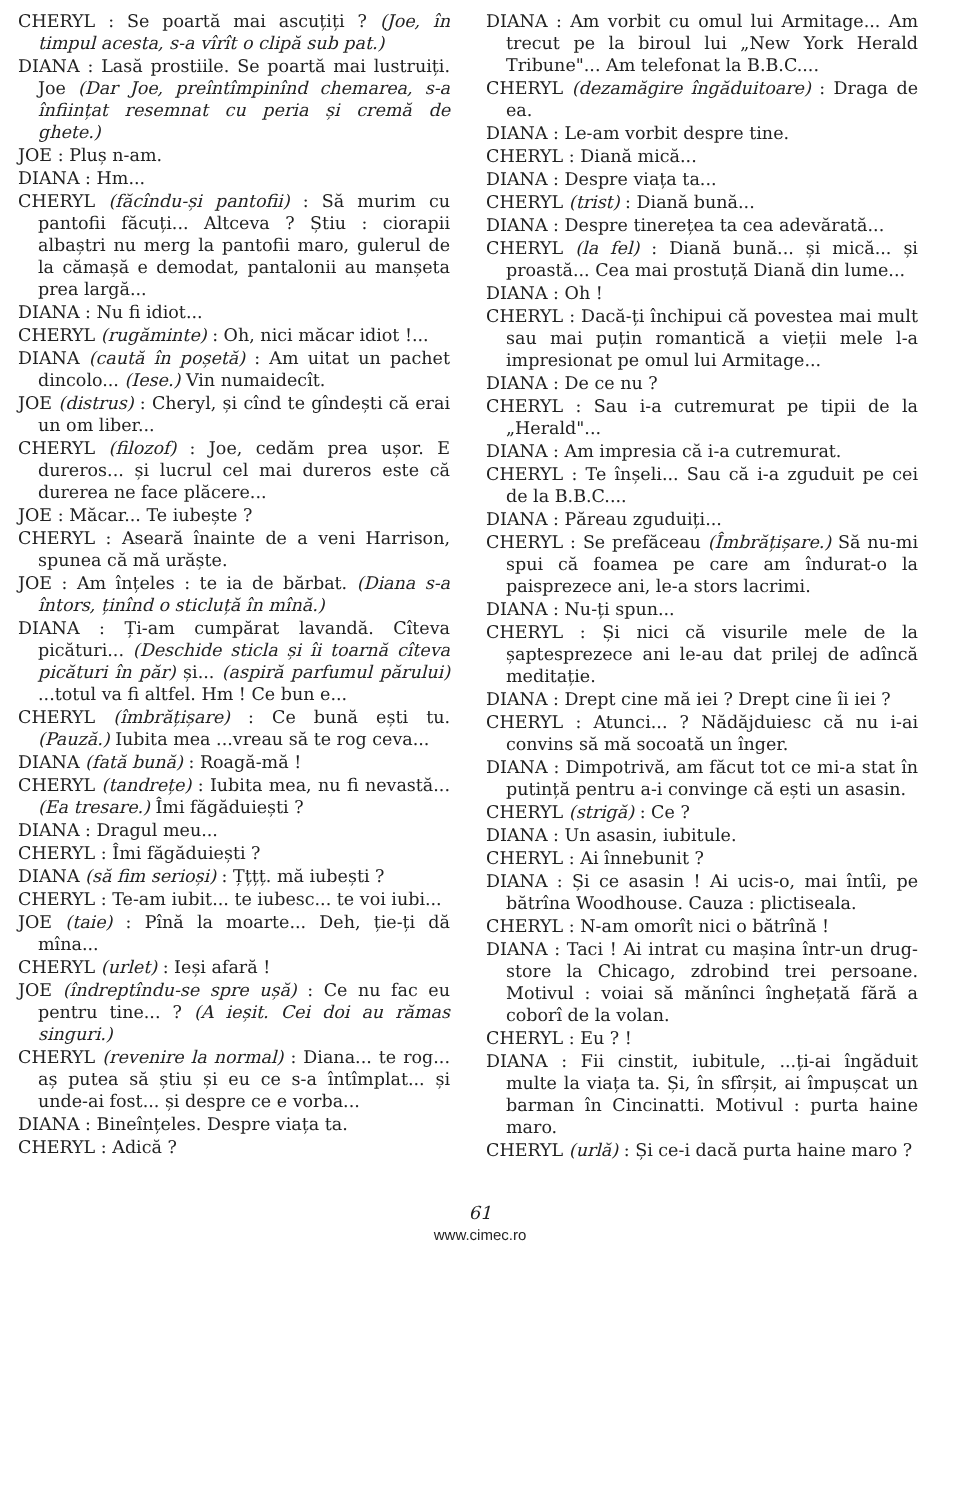CHERYL : Se poartă mai ascuțiți ? (Joe, în timpul acesta, s-a vîrît o clipă sub pat.)
DIANA : Lasă prostiile. Se poartă mai lustruiți. Joe (Dar Joe, preîntîmpinînd chemarea, s-a înființat resemnat cu peria și cremă de ghete.)
JOE : Pluș n-am.
DIANA : Hm...
CHERYL (făcîndu-și pantofii) : Să murim cu pantofii făcuți... Altceva ? Știu : ciorapii albaștri nu merg la pantofii maro, gulerul de la cămașă e demodat, pantalonii au manșeta prea largă...
DIANA : Nu fi idiot...
CHERYL (rugăminte) : Oh, nici măcar idiot !...
DIANA (caută în poșetă) : Am uitat un pachet dincolo... (Iese.) Vin numaidecît.
JOE (distrus) : Cheryl, și cînd te gîndești că erai un om liber...
CHERYL (filozof) : Joe, cedăm prea ușor. E dureros... și lucrul cel mai dureros este că durerea ne face plăcere...
JOE : Măcar... Te iubește ?
CHERYL : Aseară înainte de a veni Harrison, spunea că mă urăște.
JOE : Am înțeles : te ia de bărbat. (Diana s-a întors, ținînd o sticluță în mînă.)
DIANA : Ți-am cumpărat lavandă. Cîteva picături... (Deschide sticla și îi toarnă cîteva picături în păr) și... (aspiră parfumul părului) ...totul va fi altfel. Hm ! Ce bun e...
CHERYL (îmbrățișare) : Ce bună ești tu. (Pauză.) Iubita mea ...vreau să te rog ceva...
DIANA (fată bună) : Roagă-mă !
CHERYL (tandrețe) : Iubita mea, nu fi nevastă... (Ea tresare.) Îmi făgăduiești ?
DIANA : Dragul meu...
CHERYL : Îmi făgăduiești ?
DIANA (să fim serioși) : Țțțț. mă iubești ?
CHERYL : Te-am iubit... te iubesc... te voi iubi...
JOE (taie) : Pînă la moarte... Deh, ție-ți dă mîna...
CHERYL (urlet) : Ieși afară !
JOE (îndreptîndu-se spre ușă) : Ce nu fac eu pentru tine... ? (A ieșit. Cei doi au rămas singuri.)
CHERYL (revenire la normal) : Diana... te rog... aș putea să știu și eu ce s-a întîmplat... și unde-ai fost... și despre ce e vorba...
DIANA : Bineînțeles. Despre viața ta.
CHERYL : Adică ?
DIANA : Am vorbit cu omul lui Armitage... Am trecut pe la biroul lui „New York Herald Tribune"... Am telefonat la B.B.C....
CHERYL (dezamăgire îngăduitoare) : Draga de ea.
DIANA : Le-am vorbit despre tine.
CHERYL : Diană mică...
DIANA : Despre viața ta...
CHERYL (trist) : Diană bună...
DIANA : Despre tinerețea ta cea adevărată...
CHERYL (la fel) : Diană bună... și mică... și proastă... Cea mai prostuță Diană din lume...
DIANA : Oh !
CHERYL : Dacă-ți închipui că povestea mai mult sau mai puțin romantică a vieții mele l-a impresionat pe omul lui Armitage...
DIANA : De ce nu ?
CHERYL : Sau i-a cutremurat pe tipii de la „Herald"...
DIANA : Am impresia că i-a cutremurat.
CHERYL : Te înșeli... Sau că i-a zguduit pe cei de la B.B.C....
DIANA : Păreau zguduiți...
CHERYL : Se prefăceau (Îmbrățișare.) Să nu-mi spui că foamea pe care am îndurat-o la paisprezece ani, le-a stors lacrimi.
DIANA : Nu-ți spun...
CHERYL : Și nici că visurile mele de la șaptesprezece ani le-au dat prilej de adîncă meditație.
DIANA : Drept cine mă iei ? Drept cine îi iei ?
CHERYL : Atunci... ? Nădăjduiesc că nu i-ai convins să mă socoată un înger.
DIANA : Dimpotrivă, am făcut tot ce mi-a stat în putință pentru a-i convinge că ești un asasin.
CHERYL (strigă) : Ce ?
DIANA : Un asasin, iubitule.
CHERYL : Ai înnebunit ?
DIANA : Și ce asasin ! Ai ucis-o, mai întîi, pe bătrîna Woodhouse. Cauza : plictiseala.
CHERYL : N-am omorît nici o bătrînă !
DIANA : Taci ! Ai intrat cu mașina într-un drug-store la Chicago, zdrobind trei persoane. Motivul : voiai să mănînci înghețată fără a coborî de la volan.
CHERYL : Eu ? !
DIANA : Fii cinstit, iubitule, ...ți-ai îngăduit multe la viața ta. Și, în sfîrșit, ai împușcat un barman în Cincinatti. Motivul : purta haine maro.
CHERYL (urlă) : Și ce-i dacă purta haine maro ?
61
www.cimec.ro